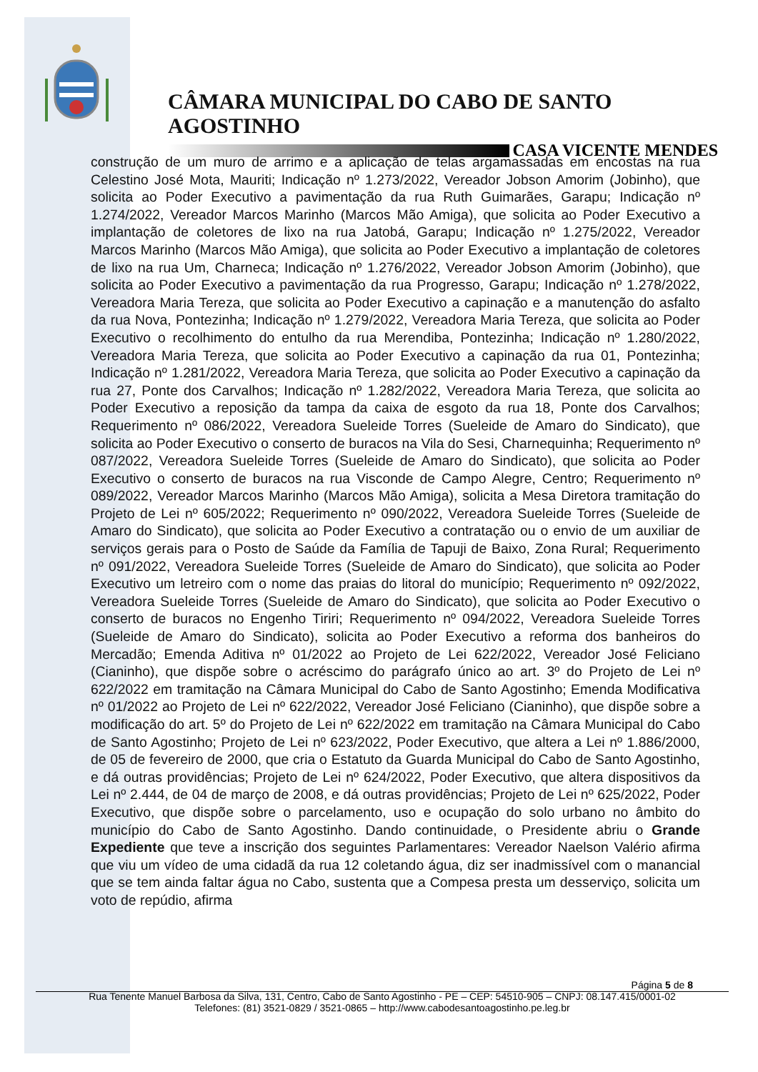CÂMARA MUNICIPAL DO CABO DE SANTO AGOSTINHO
CASA VICENTE MENDES
construção de um muro de arrimo e a aplicação de telas argamassadas em encostas na rua Celestino José Mota, Mauriti; Indicação nº 1.273/2022, Vereador Jobson Amorim (Jobinho), que solicita ao Poder Executivo a pavimentação da rua Ruth Guimarães, Garapu; Indicação nº 1.274/2022, Vereador Marcos Marinho (Marcos Mão Amiga), que solicita ao Poder Executivo a implantação de coletores de lixo na rua Jatobá, Garapu; Indicação nº 1.275/2022, Vereador Marcos Marinho (Marcos Mão Amiga), que solicita ao Poder Executivo a implantação de coletores de lixo na rua Um, Charneca; Indicação nº 1.276/2022, Vereador Jobson Amorim (Jobinho), que solicita ao Poder Executivo a pavimentação da rua Progresso, Garapu; Indicação nº 1.278/2022, Vereadora Maria Tereza, que solicita ao Poder Executivo a capinação e a manutenção do asfalto da rua Nova, Pontezinha; Indicação nº 1.279/2022, Vereadora Maria Tereza, que solicita ao Poder Executivo o recolhimento do entulho da rua Merendiba, Pontezinha; Indicação nº 1.280/2022, Vereadora Maria Tereza, que solicita ao Poder Executivo a capinação da rua 01, Pontezinha; Indicação nº 1.281/2022, Vereadora Maria Tereza, que solicita ao Poder Executivo a capinação da rua 27, Ponte dos Carvalhos; Indicação nº 1.282/2022, Vereadora Maria Tereza, que solicita ao Poder Executivo a reposição da tampa da caixa de esgoto da rua 18, Ponte dos Carvalhos; Requerimento nº 086/2022, Vereadora Sueleide Torres (Sueleide de Amaro do Sindicato), que solicita ao Poder Executivo o conserto de buracos na Vila do Sesi, Charnequinha; Requerimento nº 087/2022, Vereadora Sueleide Torres (Sueleide de Amaro do Sindicato), que solicita ao Poder Executivo o conserto de buracos na rua Visconde de Campo Alegre, Centro; Requerimento nº 089/2022, Vereador Marcos Marinho (Marcos Mão Amiga), solicita a Mesa Diretora tramitação do Projeto de Lei nº 605/2022; Requerimento nº 090/2022, Vereadora Sueleide Torres (Sueleide de Amaro do Sindicato), que solicita ao Poder Executivo a contratação ou o envio de um auxiliar de serviços gerais para o Posto de Saúde da Família de Tapuji de Baixo, Zona Rural; Requerimento nº 091/2022, Vereadora Sueleide Torres (Sueleide de Amaro do Sindicato), que solicita ao Poder Executivo um letreiro com o nome das praias do litoral do município; Requerimento nº 092/2022, Vereadora Sueleide Torres (Sueleide de Amaro do Sindicato), que solicita ao Poder Executivo o conserto de buracos no Engenho Tiriri; Requerimento nº 094/2022, Vereadora Sueleide Torres (Sueleide de Amaro do Sindicato), solicita ao Poder Executivo a reforma dos banheiros do Mercadão; Emenda Aditiva nº 01/2022 ao Projeto de Lei 622/2022, Vereador José Feliciano (Cianinho), que dispõe sobre o acréscimo do parágrafo único ao art. 3º do Projeto de Lei nº 622/2022 em tramitação na Câmara Municipal do Cabo de Santo Agostinho; Emenda Modificativa nº 01/2022 ao Projeto de Lei nº 622/2022, Vereador José Feliciano (Cianinho), que dispõe sobre a modificação do art. 5º do Projeto de Lei nº 622/2022 em tramitação na Câmara Municipal do Cabo de Santo Agostinho; Projeto de Lei nº 623/2022, Poder Executivo, que altera a Lei nº 1.886/2000, de 05 de fevereiro de 2000, que cria o Estatuto da Guarda Municipal do Cabo de Santo Agostinho, e dá outras providências; Projeto de Lei nº 624/2022, Poder Executivo, que altera dispositivos da Lei nº 2.444, de 04 de março de 2008, e dá outras providências; Projeto de Lei nº 625/2022, Poder Executivo, que dispõe sobre o parcelamento, uso e ocupação do solo urbano no âmbito do município do Cabo de Santo Agostinho. Dando continuidade, o Presidente abriu o Grande Expediente que teve a inscrição dos seguintes Parlamentares: Vereador Naelson Valério afirma que viu um vídeo de uma cidadã da rua 12 coletando água, diz ser inadmissível com o manancial que se tem ainda faltar água no Cabo, sustenta que a Compesa presta um desserviço, solicita um voto de repúdio, afirma
Página 5 de 8
Rua Tenente Manuel Barbosa da Silva, 131, Centro, Cabo de Santo Agostinho - PE – CEP: 54510-905 – CNPJ: 08.147.415/0001-02
Telefones: (81) 3521-0829 / 3521-0865 – http://www.cabodesantoagostinho.pe.leg.br